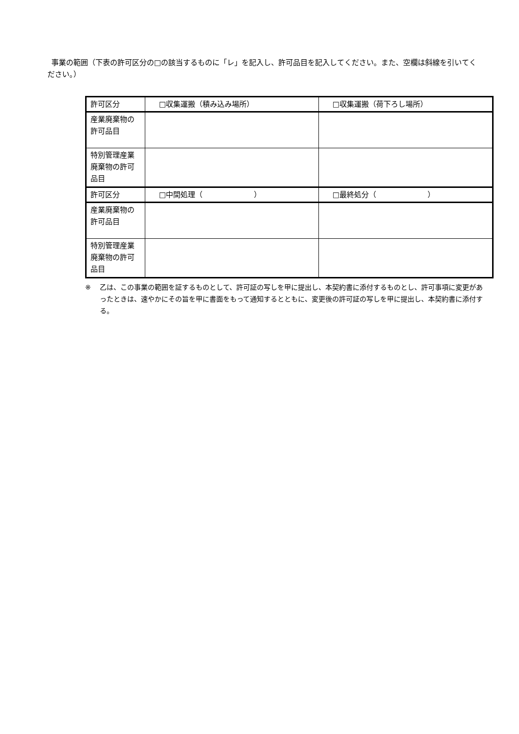事業の範囲（下表の許可区分の□の該当するものに「レ」を記入し、許可品目を記入してください。また、空欄は斜線を引いてください。）
| 許可区分 | □収集運搬（積み込み場所） | □収集運搬（荷下ろし場所） |
| 産業廃棄物の許可品目 | | |
| 特別管理産業廃棄物の許可品目 | | |
| 許可区分 | □中間処理（ ） | □最終処分（ ） |
| 産業廃棄物の許可品目 | | |
| 特別管理産業廃棄物の許可品目 | | |
※ 乙は、この事業の範囲を証するものとして、許可証の写しを甲に提出し、本契約書に添付するものとし、許可事項に変更があったときは、速やかにその旨を甲に書面をもって通知するとともに、変更後の許可証の写しを甲に提出し、本契約書に添付する。